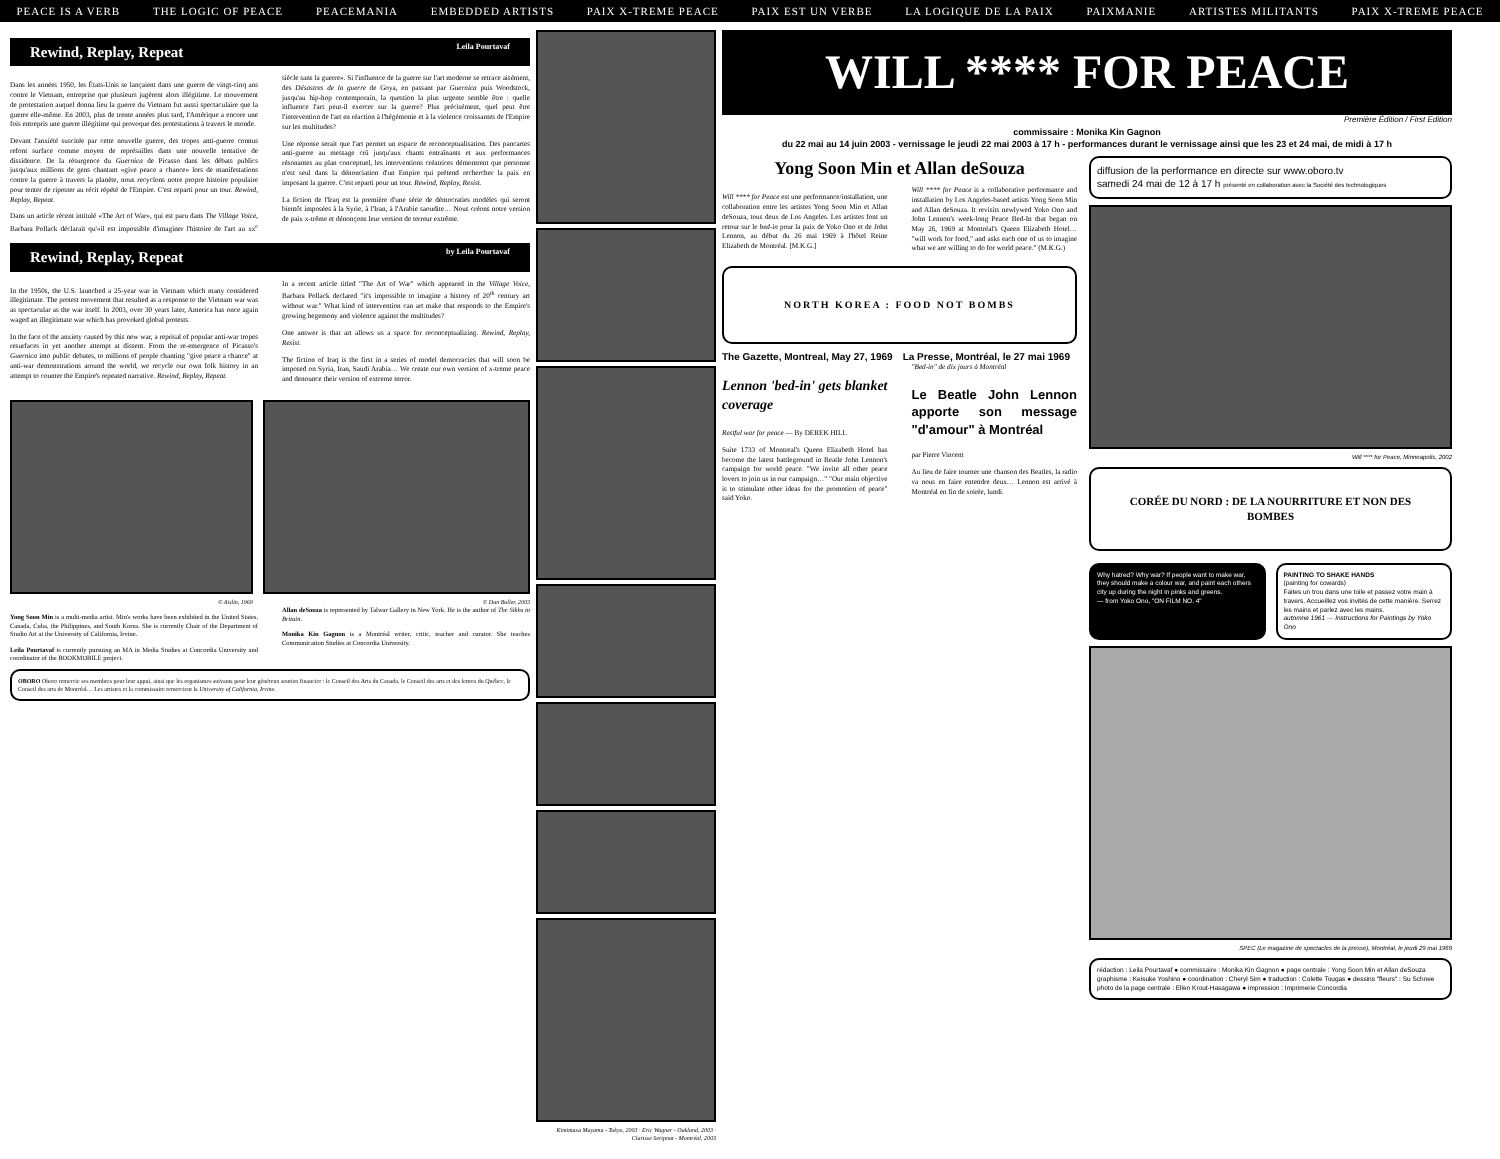PEACE IS A VERB THE LOGIC OF PEACE PEACEMANIA EMBEDDED ARTISTS PAIX X-TREME PEACE PAIX EST UN VERBE LA LOGIQUE DE LA PAIX PAIXMANIE ARTISTES MILITANTS PAIX X-TREME PEACE
Rewind, Replay, Repeat Leila Pourtavaf
Dans les années 1950, les États-Unis se lançaient dans une guerre de vingt-cinq ans contre le Vietnam, entreprise que plusieurs jugèrent alors illégitime. Le mouvement de protestation auquel donna lieu la guerre du Vietnam fut aussi spectaculaire que la guerre elle-même. En 2003, plus de trente années plus tard, l'Amérique a encore une fois entrepris une guerre illégitime qui provoque des protestations à travers le monde.
Devant l'anxiété suscitée par cette nouvelle guerre, des tropes anti-guerre connus refont surface comme moyen de représailles dans une nouvelle tentative de dissidence. De la résurgence du Guernica de Picasso dans les débats publics jusqu'aux millions de gens chantant «give peace a chance» lors de manifestations contre la guerre à travers la planète, nous recyclons notre propre histoire populaire pour tenter de riposter au récit répété de l'Empire. C'est reparti pour un tour. Rewind, Replay, Repeat.
Dans un article récent intitulé «The Art of War», qui est paru dans The Village Voice, Barbara Pollack déclarait qu'«il est impossible d'imaginer l'histoire de l'art au xx<sup>e</sup> siècle sans la guerre». Si l'influence de la guerre sur l'art moderne se retrace aisément, des Désastres de la guerre de Goya, en passant par Guernica puis Woodstock, jusqu'au hip-hop contemporain, la question la plus urgente semble être : quelle influence l'art peut-il exercer sur la guerre? Plus précisément, quel peut être l'intervention de l'art en réaction à l'hégémonie et à la violence croissantes de l'Empire sur les multitudes?
Une réponse serait que l'art permet un espace de reconceptualisation. Des pancartes anti-guerre au message crû jusqu'aux chants entraînants et aux performances résonantes au plan conceptuel, les interventions créatrices démontrent que personne n'est seul dans la dénonciation d'un Empire qui prétend rechercher la paix en imposant la guerre. C'est reparti pour un tour. Rewind, Replay, Resist.
La fiction de l'Iraq est la première d'une série de démocraties modèles qui seront bientôt imposées à la Syrie, à l'Iran, à l'Arabie saoudite… Nous créons notre version de paix x-trême et dénonçons leur version de terreur extrême.
Rewind, Replay, Repeat by Leila Pourtavaf
In the 1950s, the U.S. launched a 25-year war in Vietnam which many considered illegitimate. The protest movement that resulted as a response to the Vietnam war was as spectacular as the war itself. In 2003, over 30 years later, America has once again waged an illegitimate war which has provoked global protests.
In the face of the anxiety caused by this new war, a reprisal of popular anti-war tropes resurfaces in yet another attempt at dissent. From the re-emergence of Picasso's Guernica into public debates, to millions of people chanting "give peace a chance" at anti-war demonstrations around the world, we recycle our own folk history in an attempt to counter the Empire's repeated narrative. Rewind, Replay, Repeat.
In a recent article titled "The Art of War" which appeared in the Village Voice, Barbara Pollack declared "it's impossible to imagine a history of 20<sup>th</sup> century art without war." What kind of intervention can art make that responds to the Empire's growing hegemony and violence against the multitudes?
One answer is that art allows us a space for reconceptualizing. Rewind, Replay, Resist.
The fiction of Iraq is the first in a series of model democracies that will soon be imposed on Syria, Iran, Saudi Arabia… We create our own version of x-treme peace and denounce their version of extreme terror.
© Aislin, 1969 © Dan Buller, 2003
Yong Soon Min is a multi-media artist. Min's works have been exhibited in the United States, Canada, Cuba, the Philippines, and South Korea. She is currently Chair of the Department of Studio Art at the University of California, Irvine.
Leila Pourtavaf is currently pursuing an MA in Media Studies at Concordia University and coordinator of the BOOKMOBILE project.
Allan deSouza is represented by Talwar Gallery in New York. He is the author of The Sikhs in Britain.
Monika Kin Gagnon is a Montréal writer, critic, teacher and curator. She teaches Communication Studies at Concordia University.
OBORO Oboro remercie ses membres pour leur appui, ainsi que les organismes suivants pour leur généreux soutien financier : le Conseil des Arts du Canada, le Conseil des arts et des lettres du Québec, le Conseil des arts de Montréal… Les artistes et la commissaire remercient la University of California, Irvine.
Kimimasa Mayama - Tokyo, 2003 · Eric Wagner - Oakland, 2003 · Clarisse Seripnat - Montréal, 2003
WILL **** FOR PEACE
Première Édition / First Edition
commissaire : Monika Kin Gagnon
du 22 mai au 14 juin 2003 - vernissage le jeudi 22 mai 2003 à 17 h - performances durant le vernissage ainsi que les 23 et 24 mai, de midi à 17 h
Yong Soon Min et Allan deSouza
Will **** for Peace est une performance/installation, une collaboration entre les artistes Yong Soon Min et Allan deSouza, tous deux de Los Angeles. Les artistes font un retour sur le bed-in pour la paix de Yoko Ono et de John Lennon, au début du 26 mai 1969 à l'hôtel Reine Elizabeth de Montréal. [M.K.G.]
Will **** for Peace is a collaborative performance and installation by Los Angeles-based artists Yong Soon Min and Allan deSouza. It revisits newlywed Yoko Ono and John Lennon's week-long Peace Bed-In that began on May 26, 1969 at Montréal's Queen Elizabeth Hotel… "will work for food," and asks each one of us to imagine what we are willing to do for world peace." (M.K.G.)
NORTH KOREA : FOOD NOT BOMBS
The Gazette, Montreal, May 27, 1969 La Presse, Montréal, le 27 mai 1969
Lennon 'bed-in' gets blanket coverage
Restful war for peace — By DEREK HILL
Suite 1733 of Montreal's Queen Elizabeth Hotel has become the latest battleground in Beatle John Lennon's campaign for world peace. "We invite all other peace lovers to join us in our campaign…" "Our main objective is to stimulate other ideas for the promotion of peace" said Yoko.
"Bed-in" de dix jours à Montréal
Le Beatle John Lennon apporte son message "d'amour" à Montréal
par Pierre Vincent
Au lieu de faire tourner une chanson des Beatles, la radio va nous en faire entendre deux… Lennon est arrivé à Montréal en fin de soirée, lundi.
diffusion de la performance en directe sur www.oboro.tv
samedi 24 mai de 12 à 17 h présenté en collaboration avec la Société des technologiques
Will **** for Peace, Minneapolis, 2002
CORÉE DU NORD : DE LA NOURRITURE ET NON DES BOMBES
Why hatred? Why war? If people want to make war, they should make a colour war, and paint each others city up during the night in pinks and greens.
— from Yoko Ono, "ON FILM NO. 4"
PAINTING TO SHAKE HANDS
(painting for cowards)
Faites un trou dans une toile et passez votre main à travers. Accueillez vos invités de cette manière. Serrez les mains et parlez avec les mains.
automne 1961 — Instructions for Paintings by Yoko Ono
SPEC (Le magazine de spectacles de la presse), Montréal, le jeudi 29 mai 1969
rédaction : Leila Pourtavaf ● commissaire : Monika Kin Gagnon ● page centrale : Yong Soon Min et Allan deSouza graphisme : Keisuke Yoshino ● coordination : Cheryl Sim ● traduction : Colette Tougas ● dessins "fleurs" : Su Schnee photo de la page centrale : Ellen Krout-Hasagawa ● impression : Imprimerie Concordia